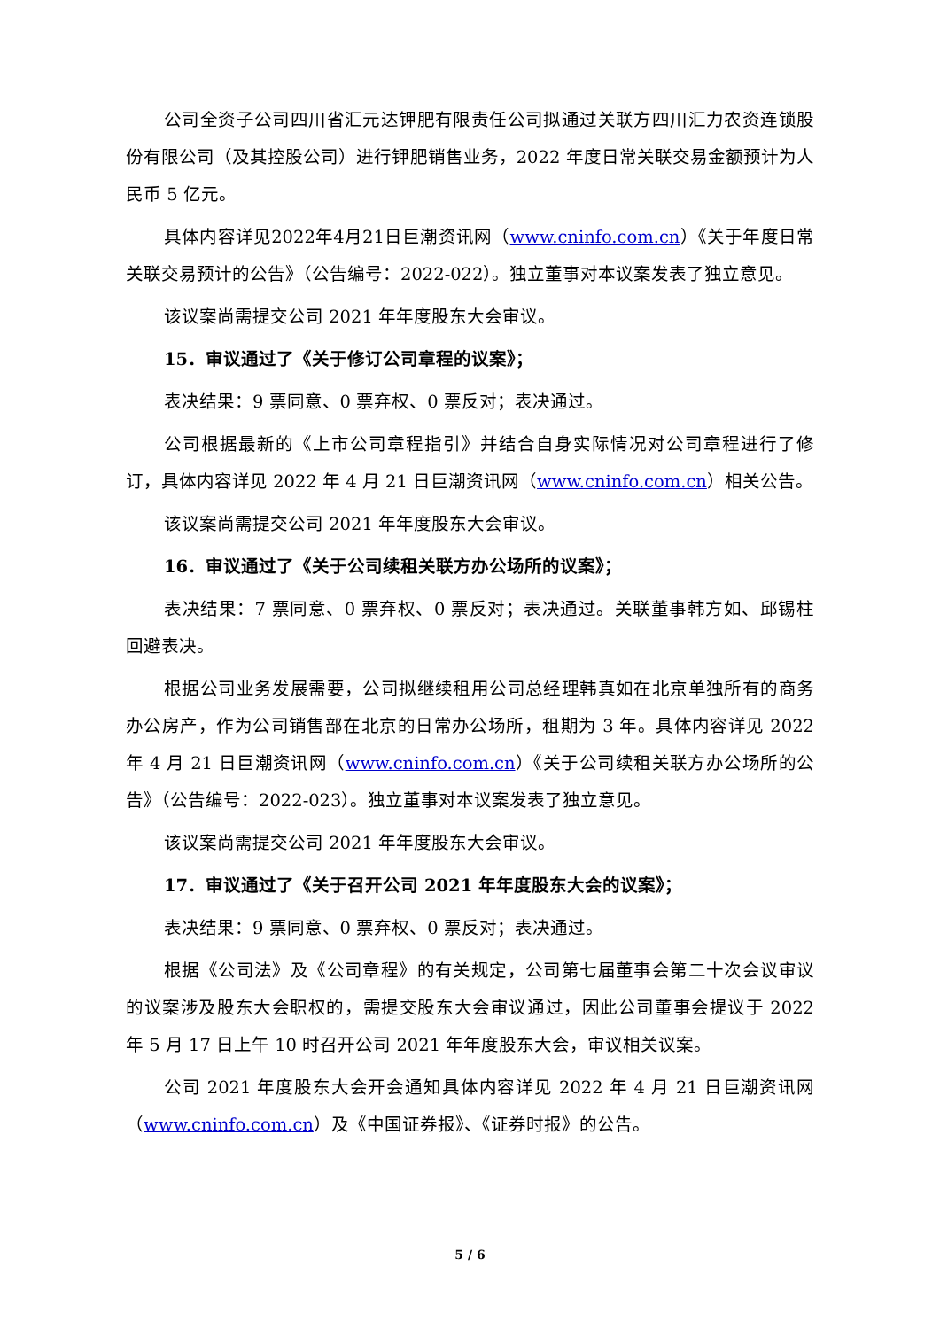公司全资子公司四川省汇元达钾肥有限责任公司拟通过关联方四川汇力农资连锁股份有限公司（及其控股公司）进行钾肥销售业务，2022 年度日常关联交易金额预计为人民币 5 亿元。
具体内容详见2022年4月21日巨潮资讯网（www.cninfo.com.cn）《关于年度日常关联交易预计的公告》（公告编号：2022-022）。独立董事对本议案发表了独立意见。
该议案尚需提交公司 2021 年年度股东大会审议。
15．审议通过了《关于修订公司章程的议案》；
表决结果：9 票同意、0 票弃权、0 票反对；表决通过。
公司根据最新的《上市公司章程指引》并结合自身实际情况对公司章程进行了修订，具体内容详见 2022 年 4 月 21 日巨潮资讯网（www.cninfo.com.cn）相关公告。
该议案尚需提交公司 2021 年年度股东大会审议。
16．审议通过了《关于公司续租关联方办公场所的议案》；
表决结果：7 票同意、0 票弃权、0 票反对；表决通过。关联董事韩方如、邱锡柱回避表决。
根据公司业务发展需要，公司拟继续租用公司总经理韩真如在北京单独所有的商务办公房产，作为公司销售部在北京的日常办公场所，租期为 3 年。具体内容详见 2022 年 4 月 21 日巨潮资讯网（www.cninfo.com.cn）《关于公司续租关联方办公场所的公告》（公告编号：2022-023）。独立董事对本议案发表了独立意见。
该议案尚需提交公司 2021 年年度股东大会审议。
17．审议通过了《关于召开公司 2021 年年度股东大会的议案》；
表决结果：9 票同意、0 票弃权、0 票反对；表决通过。
根据《公司法》及《公司章程》的有关规定，公司第七届董事会第二十次会议审议的议案涉及股东大会职权的，需提交股东大会审议通过，因此公司董事会提议于 2022 年 5 月 17 日上午 10 时召开公司 2021 年年度股东大会，审议相关议案。
公司 2021 年度股东大会开会通知具体内容详见 2022 年 4 月 21 日巨潮资讯网（www.cninfo.com.cn）及《中国证券报》、《证券时报》的公告。
5 / 6